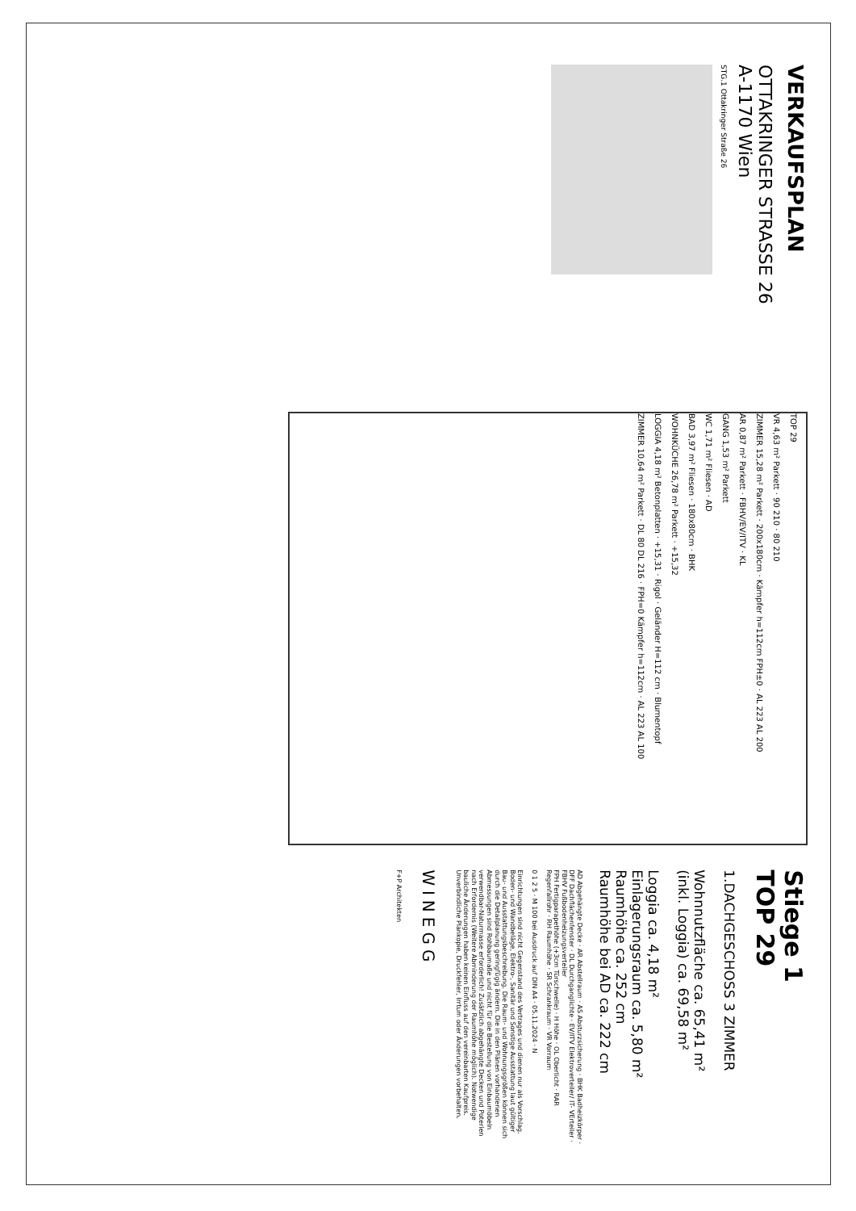VERKAUFSPLAN
OTTAKRINGER STRASSE 26
A-1170 Wien
STG.1 Ottakringer Straße 26
TOP 29
VR 4,63 m² Parkett · 90 210 · 80 210
ZIMMER 15,28 m² Parkett · 200x180cm · Kämpfer h=112cm FPH±0 · AL 223 AL 200
AR 0,87 m² Parkett · FBHV/EV/ITV · KL
GANG 1,53 m² Parkett
WC 1,71 m² Fliesen · AD
BAD 3,97 m² Fliesen · 180x80cm · BHK
WOHNKÜCHE 26,78 m² Parkett · +15,32
LOGGIA 4,18 m² Betonplatten · +15,31 · Rigol · Geländer H=112 cm · Blumentopf
ZIMMER 10,64 m² Parkett · DL 80 DL 216 · FPH=0 Kämpfer h=112cm · AL 223 AL 100
Stiege 1
TOP 29
1.DACHGESCHOSS 3 ZIMMER
Wohnnutzfläche ca. 65,41 m²
(inkl. Loggia) ca. 69,58 m²
Loggia ca. 4,18 m²
Einlagerungsraum ca. 5,80 m²
Raumhöhe ca. 252 cm
Raumhöhe bei AD ca. 222 cm
AD Abgehängte Decke · AR Abstellraum · AS Absturzsicherung · BHK Badheizkörper · DFF Dachflächenfenster · DL Durchganglichte · EV/ITV Elektroverteiler/ IT- VErteiler · FBHV Fußbodenheizungsverteiler
FPH Fertigparapethöhe (+3cm Türschwelle) · H Höhe · OL Oberlicht · RAR Regenfallrohr · RH Raumhöhe · SR Schrankraum · VR Vorraum
0 1 2 5 · M 100 bei Ausdruck auf DIN A4 · 05.11.2024 · N
Einrichtungen sind nicht Gegenstand des Vertrages und dienen nur als Vorschlag. Boden- und Wandbeläge, Elektro-, Sanitär und Sonstige Ausstattung laut gültiger Bau- und Ausstattungsbeschreibung. Die Raum- und Wohnungsgrößen können sich durch die Detailplanung geringfügig ändern. Die in den Plänen vorhandenen Abmessungen sind Rohbaumaße und nicht für die Bestellung von Einbaumöbeln verwendbar-Naturmasse erforderlich! Zusätzlich abgehängte Decken und Poterien nach Erfordernis (Weitere Abminderung der Raumhöhe möglich). Notwendige bauliche Änderungen haben keinen Einfluss auf den vereinbarten Kaufpreis. Unverbindliche Plankopie, Druckfehler, Irrtum oder Änderungen vorbehalten.
WINEGG
F+P Architekten